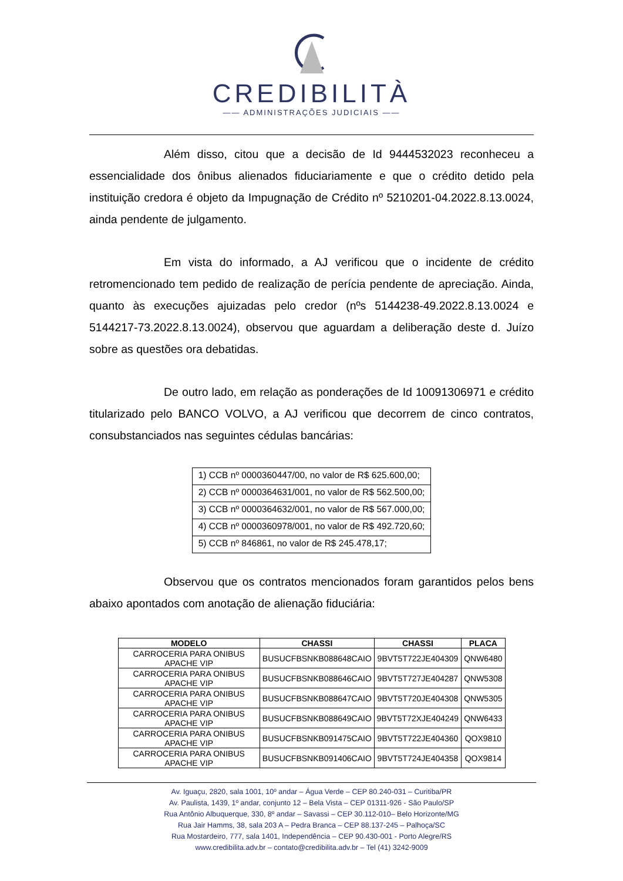CREDIBILITÀ
—— ADMINISTRAÇÕES JUDICIAIS ——
Além disso, citou que a decisão de Id 9444532023 reconheceu a essencialidade dos ônibus alienados fiduciariamente e que o crédito detido pela instituição credora é objeto da Impugnação de Crédito nº 5210201-04.2022.8.13.0024, ainda pendente de julgamento.
Em vista do informado, a AJ verificou que o incidente de crédito retromencionado tem pedido de realização de perícia pendente de apreciação. Ainda, quanto às execuções ajuizadas pelo credor (nºs 5144238-49.2022.8.13.0024 e 5144217-73.2022.8.13.0024), observou que aguardam a deliberação deste d. Juízo sobre as questões ora debatidas.
De outro lado, em relação as ponderações de Id 10091306971 e crédito titularizado pelo BANCO VOLVO, a AJ verificou que decorrem de cinco contratos, consubstanciados nas seguintes cédulas bancárias:
| 1) CCB nº 0000360447/00, no valor de R$ 625.600,00; |
| 2) CCB nº 0000364631/001, no valor de R$ 562.500,00; |
| 3) CCB nº 0000364632/001, no valor de R$ 567.000,00; |
| 4) CCB nº 0000360978/001, no valor de R$ 492.720,60; |
| 5) CCB nº 846861, no valor de R$ 245.478,17; |
Observou que os contratos mencionados foram garantidos pelos bens abaixo apontados com anotação de alienação fiduciária:
| MODELO | CHASSI | CHASSI | PLACA |
| --- | --- | --- | --- |
| CARROCERIA PARA ONIBUS APACHE VIP | BUSUCFBSNKB088648CAIO | 9BVT5T722JE404309 | QNW6480 |
| CARROCERIA PARA ONIBUS APACHE VIP | BUSUCFBSNKB088646CAIO | 9BVT5T727JE404287 | QNW5308 |
| CARROCERIA PARA ONIBUS APACHE VIP | BUSUCFBSNKB088647CAIO | 9BVT5T720JE404308 | QNW5305 |
| CARROCERIA PARA ONIBUS APACHE VIP | BUSUCFBSNKB088649CAIO | 9BVT5T72XJE404249 | QNW6433 |
| CARROCERIA PARA ONIBUS APACHE VIP | BUSUCFBSNKB091475CAIO | 9BVT5T722JE404360 | QOX9810 |
| CARROCERIA PARA ONIBUS APACHE VIP | BUSUCFBSNKB091406CAIO | 9BVT5T724JE404358 | QOX9814 |
Av. Iguaçu, 2820, sala 1001, 10º andar – Água Verde – CEP 80.240-031 – Curitiba/PR
Av. Paulista, 1439, 1º andar, conjunto 12 – Bela Vista – CEP 01311-926 - São Paulo/SP
Rua Antônio Albuquerque, 330, 8º andar – Savassi – CEP 30.112-010– Belo Horizonte/MG
Rua Jair Hamms, 38, sala 203 A – Pedra Branca – CEP 88.137-245 – Palhoça/SC
Rua Mostardeiro, 777, sala 1401, Independência – CEP 90.430-001 - Porto Alegre/RS
www.credibilita.adv.br – contato@credibilita.adv.br – Tel (41) 3242-9009